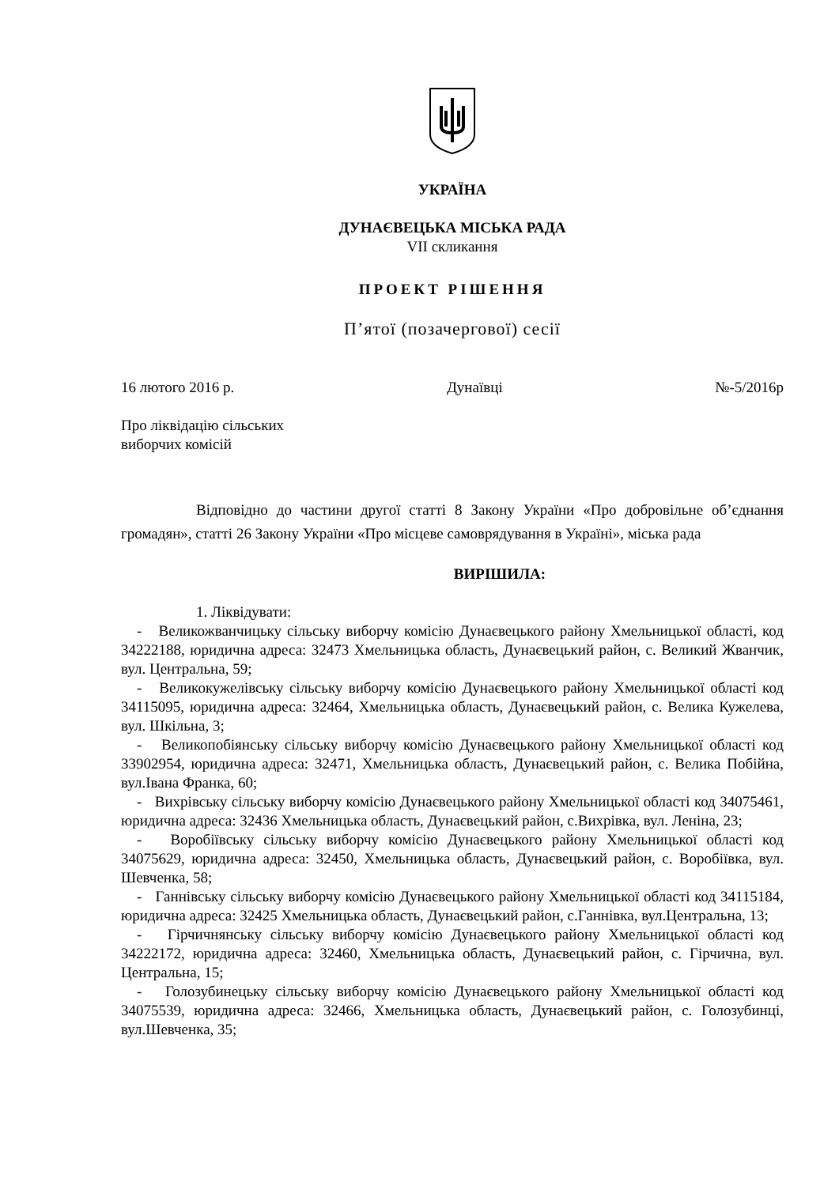УКРАЇНА
ДУНАЄВЕЦЬКА МІСЬКА РАДА
VII скликання
ПРОЕКТ РІШЕННЯ
П’ятої (позачергової) сесії
16 лютого 2016 р. Дунаївці №-5/2016р
Про ліквідацію сільських
виборчих комісій
Відповідно до частини другої статті 8 Закону України «Про добровільне об’єднання громадян», статті 26 Закону України «Про місцеве самоврядування в Україні», міська рада
ВИРІШИЛА:
1. Ліквідувати:
- Великожванчицьку сільську виборчу комісію Дунаєвецького району Хмельницької області, код 34222188, юридична адреса: 32473 Хмельницька область, Дунаєвецький район, с. Великий Жванчик, вул. Центральна, 59;
- Великокужелівську сільську виборчу комісію Дунаєвецького району Хмельницької області код 34115095, юридична адреса: 32464, Хмельницька область, Дунаєвецький район, с. Велика Кужелева, вул. Шкільна, 3;
- Великопобіянську сільську виборчу комісію Дунаєвецького району Хмельницької області код 33902954, юридична адреса: 32471, Хмельницька область, Дунаєвецький район, с. Велика Побійна, вул.Івана Франка, 60;
- Вихрівську сільську виборчу комісію Дунаєвецького району Хмельницької області код 34075461, юридична адреса: 32436 Хмельницька область, Дунаєвецький район, с.Вихрівка, вул. Леніна, 23;
- Воробіївську сільську виборчу комісію Дунаєвецького району Хмельницької області код 34075629, юридична адреса: 32450, Хмельницька область, Дунаєвецький район, с. Воробіївка, вул. Шевченка, 58;
- Ганнівську сільську виборчу комісію Дунаєвецького району Хмельницької області код 34115184, юридична адреса: 32425 Хмельницька область, Дунаєвецький район, с.Ганнівка, вул.Центральна, 13;
- Гірчичнянську сільську виборчу комісію Дунаєвецького району Хмельницької області код 34222172, юридична адреса: 32460, Хмельницька область, Дунаєвецький район, с. Гірчична, вул. Центральна, 15;
- Голозубинецьку сільську виборчу комісію Дунаєвецького району Хмельницької області код 34075539, юридична адреса: 32466, Хмельницька область, Дунаєвецький район, с. Голозубинці, вул.Шевченка, 35;